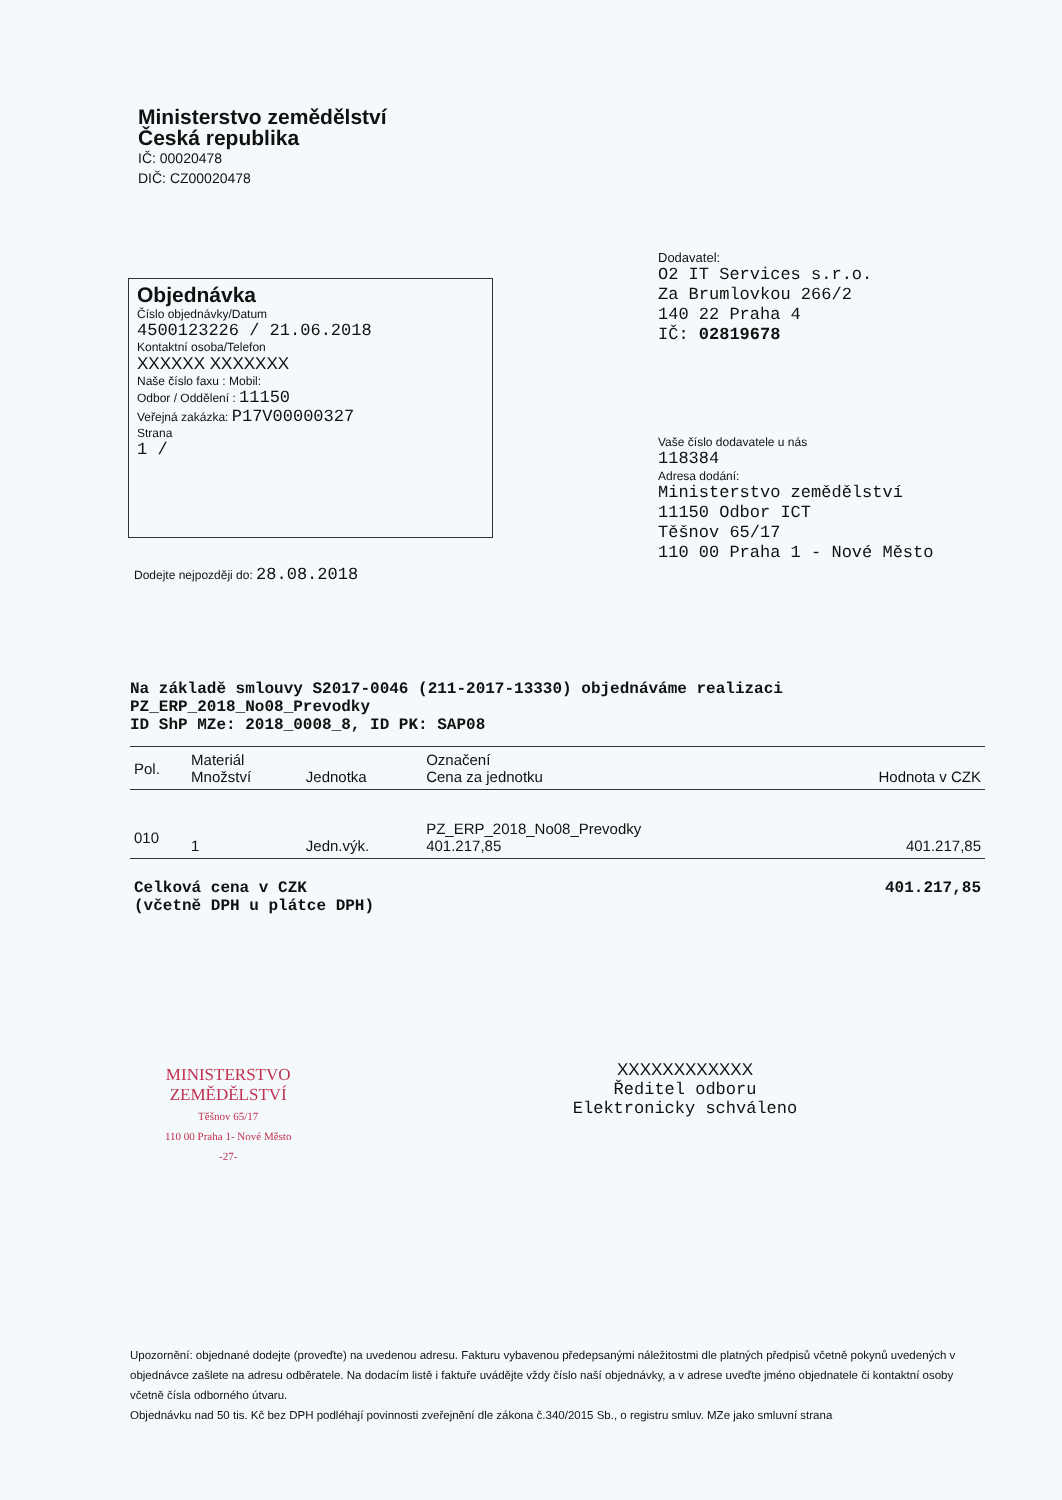Ministerstvo zemědělství
Česká republika
IČ: 00020478
DIČ: CZ00020478
Objednávka
Číslo objednávky/Datum
4500123226 / 21.06.2018
Kontaktní osoba/Telefon
XXXXXX XXXXXXX
Naše číslo faxu : Mobil:
Odbor / Oddělení : 11150
Veřejná zakázka: P17V00000327
Strana
1 /
Dodavatel:
O2 IT Services s.r.o.
Za Brumlovkou 266/2
140 22 Praha 4
IČ: 02819678
Vaše číslo dodavatele u nás
118384
Adresa dodání:
Ministerstvo zemědělství
11150 Odbor ICT
Těšnov 65/17
110 00 Praha 1 - Nové Město
Dodejte nejpozději do: 28.08.2018
Na základě smlouvy S2017-0046 (211-2017-13330) objednáváme realizaci
PZ_ERP_2018_No08_Prevodky
ID ShP MZe: 2018_0008_8, ID PK: SAP08
| Pol. | Materiál Množství | Jednotka | Označení Cena za jednotku | Hodnota v CZK |
| --- | --- | --- | --- | --- |
| 010 | 1 | Jedn.výk. | PZ_ERP_2018_No08_Prevodky 401.217,85 | 401.217,85 |
| Celková cena v CZK (včetně DPH u plátce DPH) | | | | 401.217,85 |
MINISTERSTVO
ZEMĚDĚLSTVÍ
Těšnov 65/17
110 00 Praha 1- Nové Město
-27-
XXXXXXXXXXXX
Ředitel odboru
Elektronicky schváleno
Upozornění: objednané dodejte (proveďte) na uvedenou adresu. Fakturu vybavenou předepsanými náležitostmi dle platných předpisů včetně pokynů uvedených v objednávce zašlete na adresu odběratele. Na dodacím listě i faktuře uvádějte vždy číslo naší objednávky, a v adrese uveďte jméno objednatele či kontaktní osoby včetně čísla odborného útvaru.
Objednávku nad 50 tis. Kč bez DPH podléhají povinnosti zveřejnění dle zákona č.340/2015 Sb., o registru smluv. MZe jako smluvní strana